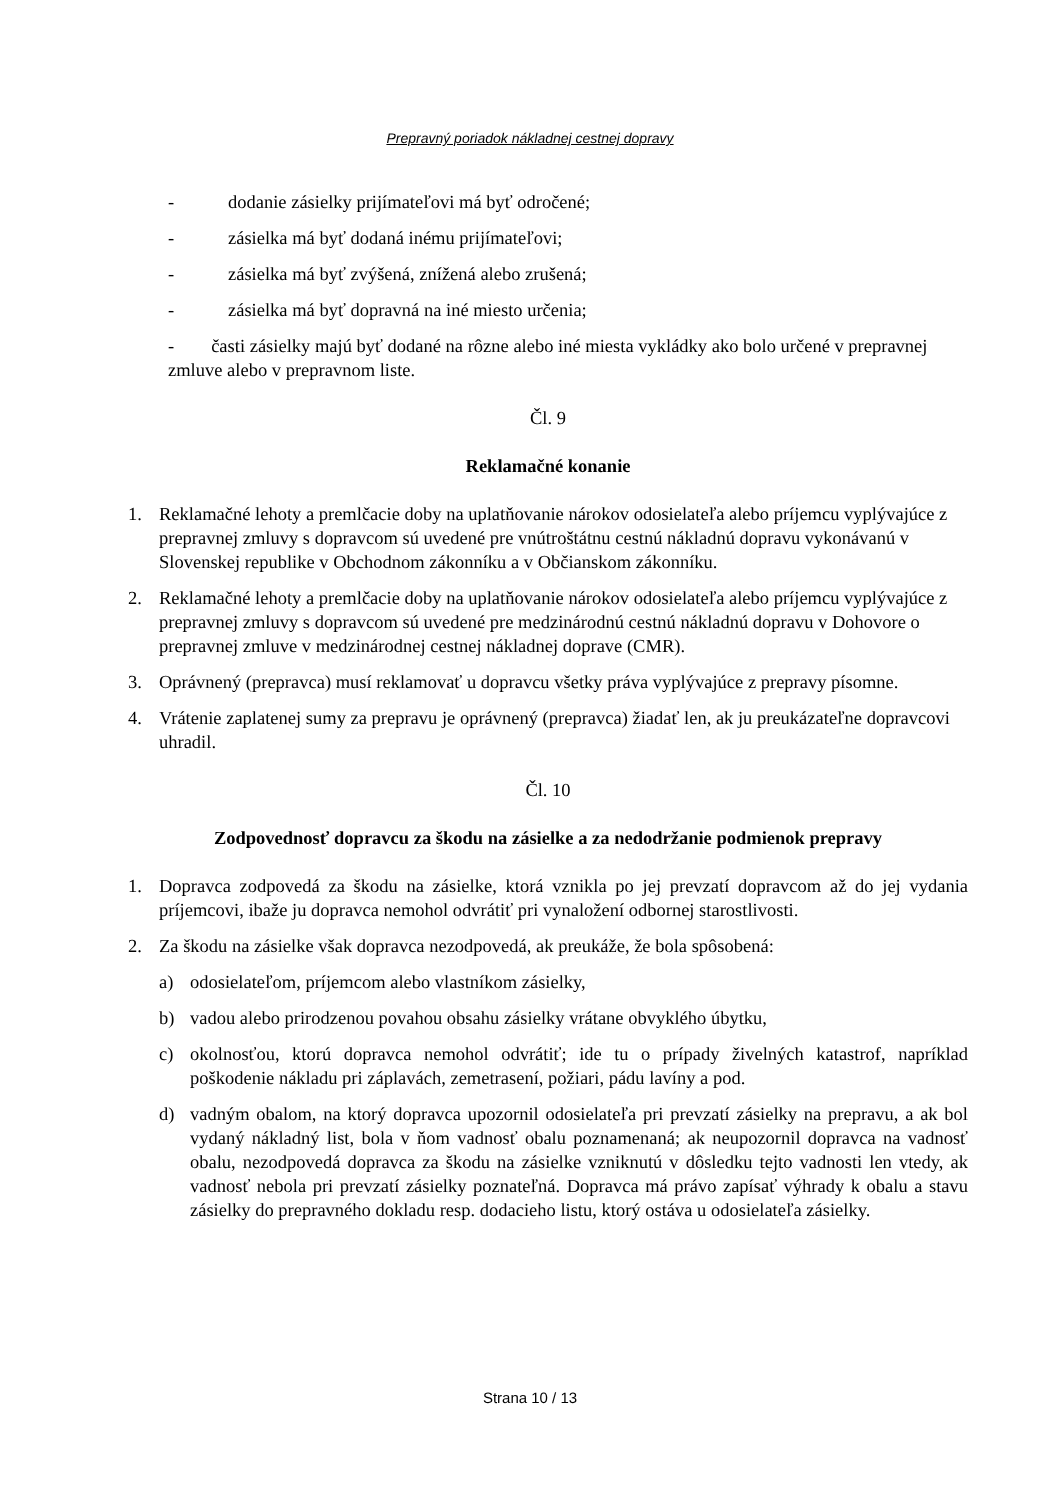Prepravný poriadok nákladnej cestnej dopravy
- dodanie zásielky prijímateľovi má byť odročené;
- zásielka má byť dodaná inému prijímateľovi;
- zásielka má byť zvýšená, znížená alebo zrušená;
- zásielka má byť dopravná na iné miesto určenia;
- časti zásielky majú byť dodané na rôzne alebo iné miesta vykládky ako bolo určené v prepravnej zmluve alebo v prepravnom liste.
Čl. 9
Reklamačné konanie
1. Reklamačné lehoty a premlčacie doby na uplatňovanie nárokov odosielateľa alebo príjemcu vyplývajúce z prepravnej zmluvy s dopravcom sú uvedené pre vnútroštátnu cestnú nákladnú dopravu vykonávanú v Slovenskej republike v Obchodnom zákonníku a v Občianskom zákonníku.
2. Reklamačné lehoty a premlčacie doby na uplatňovanie nárokov odosielateľa alebo príjemcu vyplývajúce z prepravnej zmluvy s dopravcom sú uvedené pre medzinárodnú cestnú nákladnú dopravu v Dohovore o prepravnej zmluve v medzinárodnej cestnej nákladnej doprave (CMR).
3. Oprávnený (prepravca) musí reklamovať u dopravcu všetky práva vyplývajúce z prepravy písomne.
4. Vrátenie zaplatenej sumy za prepravu je oprávnený (prepravca) žiadať len, ak ju preukázateľne dopravcovi uhradil.
Čl. 10
Zodpovednosť dopravcu za škodu na zásielke a za nedodržanie podmienok prepravy
1. Dopravca zodpovedá za škodu na zásielke, ktorá vznikla po jej prevzatí dopravcom až do jej vydania príjemcovi, ibaže ju dopravca nemohol odvrátiť pri vynaložení odbornej starostlivosti.
2. Za škodu na zásielke však dopravca nezodpovedá, ak preukáže, že bola spôsobená:
a) odosielateľom, príjemcom alebo vlastníkom zásielky,
b) vadou alebo prirodzenou povahou obsahu zásielky vrátane obvyklého úbytku,
c) okolnosťou, ktorú dopravca nemohol odvrátiť; ide tu o prípady živelných katastrof, napríklad poškodenie nákladu pri záplavách, zemetrasení, požiari, pádu lavíny a pod.
d) vadným obalom, na ktorý dopravca upozornil odosielateľa pri prevzatí zásielky na prepravu, a ak bol vydaný nákladný list, bola v ňom vadnosť obalu poznamenaná; ak neupozornil dopravca na vadnosť obalu, nezodpovedá dopravca za škodu na zásielke vzniknutú v dôsledku tejto vadnosti len vtedy, ak vadnosť nebola pri prevzatí zásielky poznateľná. Dopravca má právo zapísať výhrady k obalu a stavu zásielky do prepravného dokladu resp. dodacieho listu, ktorý ostáva u odosielateľa zásielky.
Strana 10 / 13